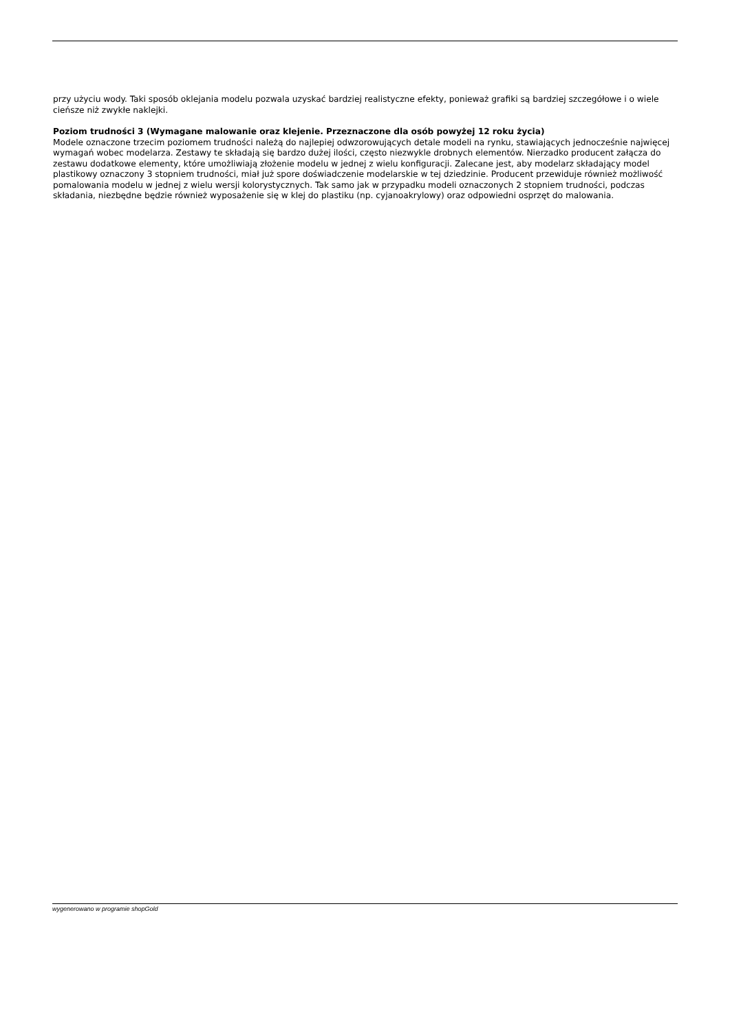przy użyciu wody. Taki sposób oklejania modelu pozwala uzyskać bardziej realistyczne efekty, ponieważ grafiki są bardziej szczegółowe i o wiele cieńsze niż zwykłe naklejki.
Poziom trudności 3 (Wymagane malowanie oraz klejenie. Przeznaczone dla osób powyżej 12 roku życia)
Modele oznaczone trzecim poziomem trudności należą do najlepiej odwzorowujących detale modeli na rynku, stawiających jednocześnie najwięcej wymagań wobec modelarza. Zestawy te składają się bardzo dużej ilości, często niezwykle drobnych elementów. Nierzadko producent załącza do zestawu dodatkowe elementy, które umożliwiają złożenie modelu w jednej z wielu konfiguracji. Zalecane jest, aby modelarz składający model plastikowy oznaczony 3 stopniem trudności, miał już spore doświadczenie modelarskie w tej dziedzinie. Producent przewiduje również możliwość pomalowania modelu w jednej z wielu wersji kolorystycznych. Tak samo jak w przypadku modeli oznaczonych 2 stopniem trudności, podczas składania, niezbędne będzie również wyposażenie się w klej do plastiku (np. cyjanoakrylowy) oraz odpowiedni osprzęt do malowania.
wygenerowano w programie shopGold